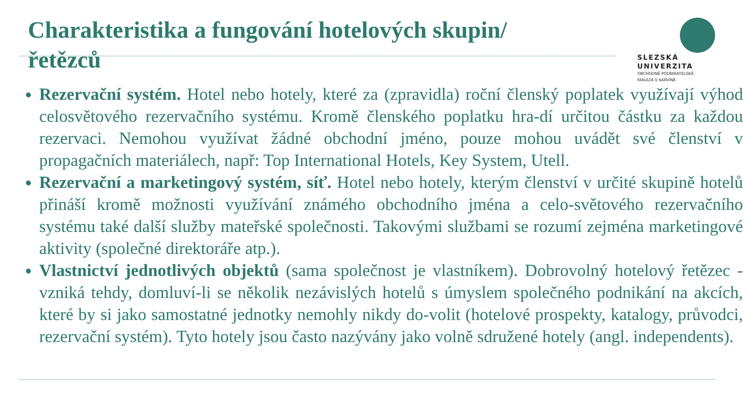Charakteristika a fungování hotelových skupin/řetězců
SLEZSKÁ
UNIVERZITA
OBCHODNĚ PODNIKATELSKÁ
FAKULTA V KARVINÉ
Rezervační systém. Hotel nebo hotely, které za (zpravidla) roční členský poplatek využívají výhod celosvětového rezervačního systému. Kromě členského poplatku hra-dí určitou částku za každou rezervaci. Nemohou využívat žádné obchodní jméno, pouze mohou uvádět své členství v propagačních materiálech, např: Top International Hotels, Key System, Utell.
Rezervační a marketingový systém, síť. Hotel nebo hotely, kterým členství v určité skupině hotelů přináší kromě možnosti využívání známého obchodního jména a celo-světového rezervačního systému také další služby mateřské společnosti. Takovými službami se rozumí zejména marketingové aktivity (společné direktoráře atp.).
Vlastnictví jednotlivých objektů (sama společnost je vlastníkem). Dobrovolný hotelový řetězec - vzniká tehdy, domluví-li se několik nezávislých hotelů s úmyslem společného podnikání na akcích, které by si jako samostatné jednotky nemohly nikdy do-volit (hotelové prospekty, katalogy, průvodci, rezervační systém). Tyto hotely jsou často nazývány jako volně sdružené hotely (angl. independents).